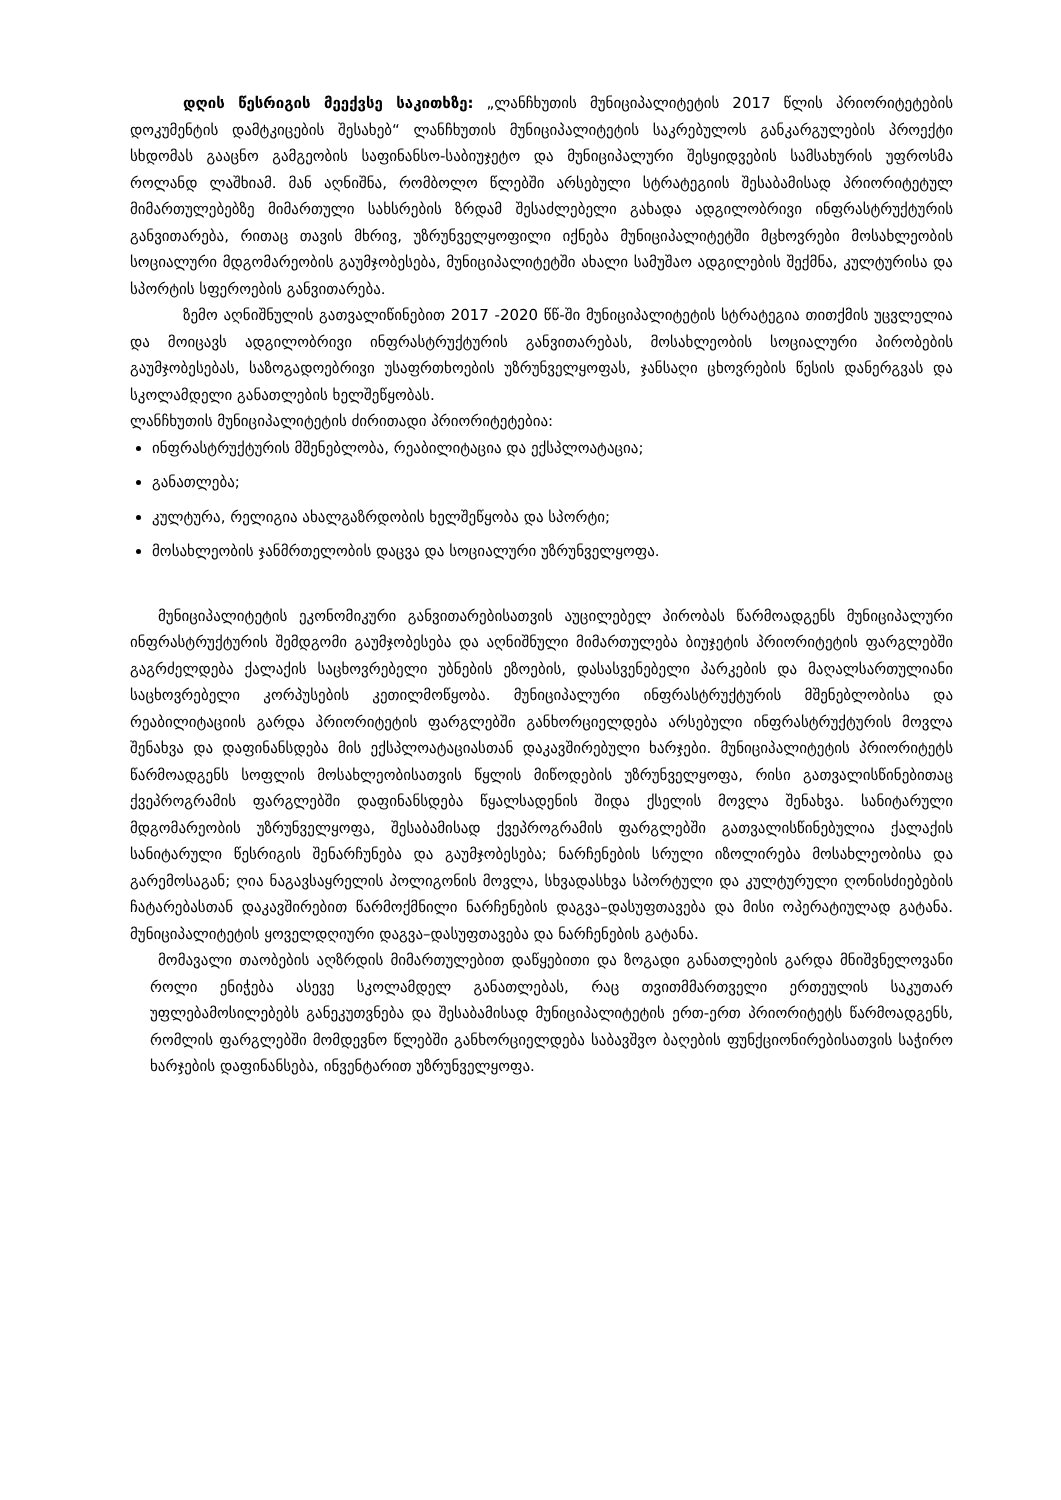დღის წესრიგის მეექვსე საკითხზე: „ლანჩხუთის მუნიციპალიტეტის 2017 წლის პრიორიტეტების დოკუმენტის დამტკიცების შესახებ“ ლანჩხუთის მუნიციპალიტეტის საკრებულოს განკარგულების პროექტი სხდომას გააცნო გამგეობის საფინანსო-საბიუჯეტო და მუნიციპალური შესყიდვების სამსახურის უფროსმა როლანდ ლაშხიამ. მან აღნიშნა, რომბოლო წლებში არსებული სტრატეგიის შესაბამისად პრიორიტეტულ მიმართულებებზე მიმართული სახსრების ზრდამ შესაძლებელი გახადა ადგილობრივი ინფრასტრუქტურის განვითარება, რითაც თავის მხრივ, უზრუნველყოფილი იქნება მუნიციპალიტეტში მცხოვრები მოსახლეობის სოციალური მდგომარეობის გაუმჯობესება, მუნიციპალიტეტში ახალი სამუშაო ადგილების შექმნა, კულტურისა და სპორტის სფეროების განვითარება.
ზემო აღნიშნულის გათვალიწინებით 2017 -2020 წწ-ში მუნიციპალიტეტის სტრატეგია თითქმის უცვლელია და მოიცავს ადგილობრივი ინფრასტრუქტურის განვითარებას, მოსახლეობის სოციალური პირობების გაუმჯობესებას, საზოგადოებრივი უსაფრთხოების უზრუნველყოფას, ჯანსაღი ცხოვრების წესის დანერგვას და სკოლამდელი განათლების ხელშეწყობას.
ლანჩხუთის მუნიციპალიტეტის ძირითადი პრიორიტეტებია:
ინფრასტრუქტურის მშენებლობა, რეაბილიტაცია და ექსპლოატაცია;
განათლება;
კულტურა, რელიგია ახალგაზრდობის ხელშეწყობა და სპორტი;
მოსახლეობის ჯანმრთელობის დაცვა და სოციალური უზრუნველყოფა.
მუნიციპალიტეტის ეკონომიკური განვითარებისათვის აუცილებელ პირობას წარმოადგენს მუნიციპალური ინფრასტრუქტურის შემდგომი გაუმჯობესება და აღნიშნული მიმართულება ბიუჯეტის პრიორიტეტის ფარგლებში გაგრძელდება ქალაქის საცხოვრებელი უბნების ეზოების, დასასვენებელი პარკების და მაღალსართულიანი საცხოვრებელი კორპუსების კეთილმოწყობა. მუნიციპალური ინფრასტრუქტურის მშენებლობისა და რეაბილიტაციის გარდა პრიორიტეტის ფარგლებში განხორციელდება არსებული ინფრასტრუქტურის მოვლა შენახვა და დაფინანსდება მის ექსპლოატაციასთან დაკავშირებული ხარჯები. მუნიციპალიტეტის პრიორიტეტს წარმოადგენს სოფლის მოსახლეობისათვის წყლის მიწოდების უზრუნველყოფა, რისი გათვალისწინებითაც ქვეპროგრამის ფარგლებში დაფინანსდება წყალსადენის შიდა ქსელის მოვლა შენახვა. სანიტარული მდგომარეობის უზრუნველყოფა, შესაბამისად ქვეპროგრამის ფარგლებში გათვალისწინებულია ქალაქის სანიტარული წესრიგის შენარჩუნება და გაუმჯობესება; ნარჩენების სრული იზოლირება მოსახლეობისა და გარემოსაგან; ღია ნაგავსაყრელის პოლიგონის მოვლა, სხვადასხვა სპორტული და კულტურული ღონისძიებების ჩატარებასთან დაკავშირებით წარმოქმნილი ნარჩენების დაგვა–დასუფთავება და მისი ოპერატიულად გატანა. მუნიციპალიტეტის ყოველდღიური დაგვა–დასუფთავება და ნარჩენების გატანა.
მომავალი თაობების აღზრდის მიმართულებით დაწყებითი და ზოგადი განათლების გარდა მნიშვნელოვანი როლი ენიჭება ასევე სკოლამდელ განათლებას, რაც თვითმმართველი ერთეულის საკუთარ უფლებამოსილებებს განეკუთვნება და შესაბამისად მუნიციპალიტეტის ერთ-ერთ პრიორიტეტს წარმოადგენს, რომლის ფარგლებში მომდევნო წლებში განხორციელდება საბავშვო ბაღების ფუნქციონირებისათვის საჭირო ხარჯების დაფინანსება, ინვენტარით უზრუნველყოფა.